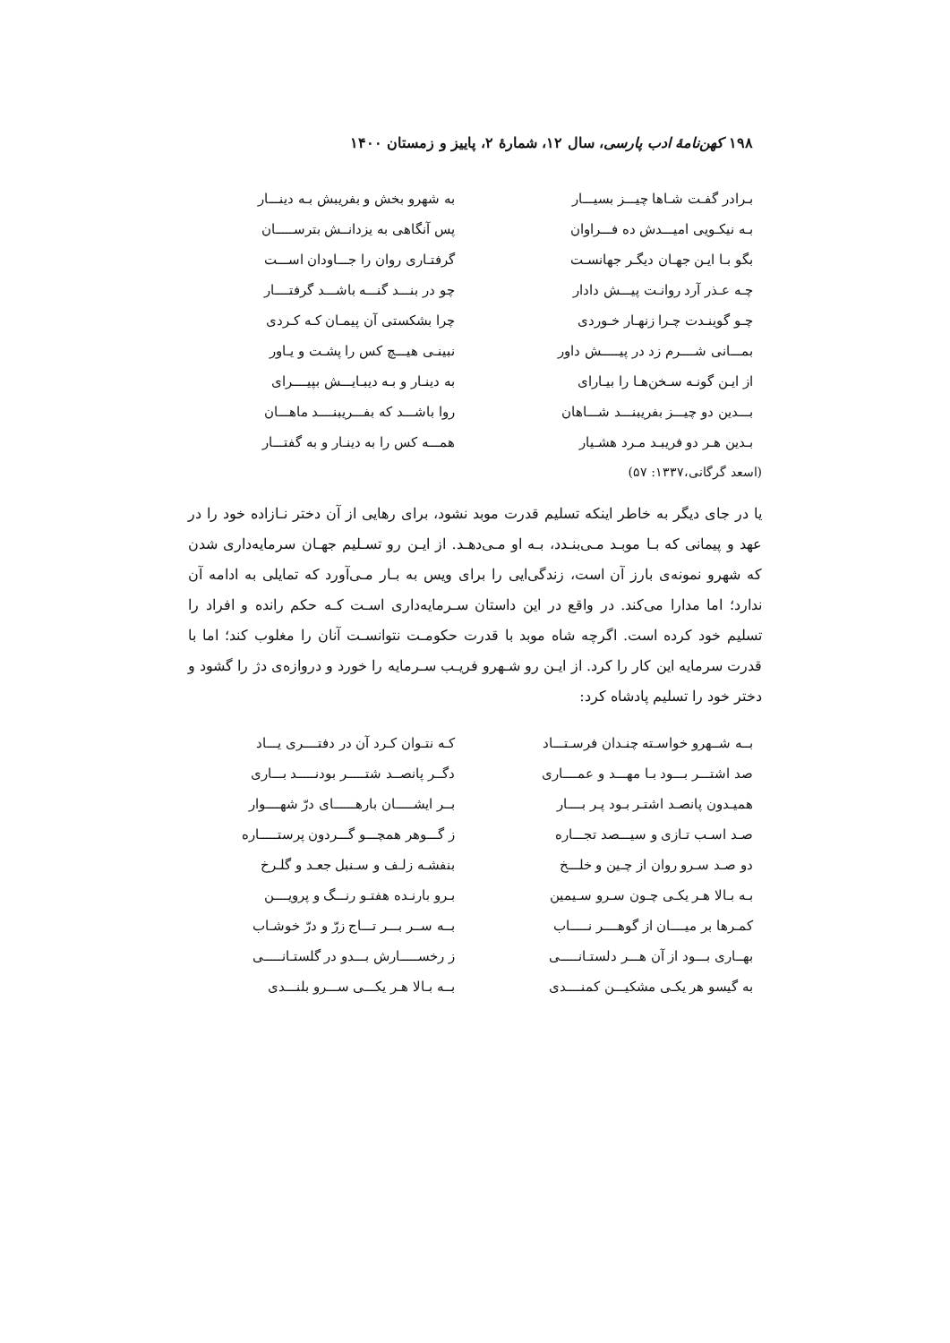۱۹۸ کهن‌نامهٔ ادب پارسی، سال ۱۲، شمارهٔ ۲، پاییز و زمستان ۱۴۰۰
| بـرادر گفـت شـاها چیـــز بسیـــار | به شهرو بخش و بفریبش بـه دینـــار |
| بـه نیکـویی امیـــدش ده فـــراوان | پس آنگاهی به یزدانــش بترســـــان |
| بگو بـا ایـن جهـان دیگـر جهانسـت | گرفتـاری روان را جـــاودان اســـت |
| چـه عـذر آرد روانـت پیـــش دادار | چو در بنـــد گنـــه باشـــد گرفتــــار |
| چـو گوینـدت چـرا زنهـار خـوردی | چرا بشکستی آن پیمـان کـه کـردی |
| بمـــانی شــــرم زد در پیـــــش داور | نبینـی هیـــچ کس را پشـت و یـاور |
| از ایـن گونـه سـخن‌هـا را بیـارای | به دینـار و بـه دیبـایـــش بپیــــرای |
| بـــدین دو چیـــز بفریبنـــد شـــاهان | روا باشـــد که بفـــریبنــــد ماهـــان |
| بـدین هـر دو فریبـد مـرد هشـیار | همـــه کس را به دینـار و به گفتـــار |
(اسعد گرگانی،۱۳۳۷: ۵۷)
یا در جای دیگر به خاطر اینکه تسلیم قدرت موبد نشود، برای رهایی از آن دختر نـازاده خود را در عهد و پیمانی که بـا موبـد مـی‌بنـدد، بـه او مـی‌دهـد. از ایـن رو تسـلیم جهـان سرمایه‌داری شدن که شهرو نمونه‌ی بارز آن است، زندگی‌ایی را برای ویس به بـار مـی‌آورد که تمایلی به ادامه آن ندارد؛ اما مدارا می‌کند. در واقع در این داستان سـرمایه‌داری اسـت کـه حکم رانده و افراد را تسلیم خود کرده است. اگرچه شاه موبد با قدرت حکومـت نتوانسـت آنان را مغلوب کند؛ اما با قدرت سرمایه این کار را کرد. از ایـن رو شـهرو فریـب سـرمایه را خورد و دروازه‌ی دژ را گشود و دختر خود را تسلیم پادشاه کرد:
| بــه شــهرو خواسـته چنـدان فرسـتـــاد | کـه نتـوان کـرد آن در دفتــــری یـــاد |
| صد اشتـــر بـــود بـا مهـــد و عمــــاری | دگــر پانصــد شتـــــر بودنـــــد بـــاری |
| همیـدون پانصـد اشتـر بـود پـر بــــار | بــر ایشـــــان بارهــــــای درّ شهــــوار |
| صـد اسـب تـازی و سیـــصد تجـــاره | ز گـــوهر همچـــو گـــردون پرستـــــاره |
| دو صـد سـرو روان از چـین و خلـــخ | بنفشـه زلـف و سـنبل جعـد و گلـرخ |
| بـه بـالا هـر یکـی چـون سـرو سـیمین | بـرو بارنـده هفتـو رنـــگ و پرویــــن |
| کمـرها بر میــــان از گوهــــر نـــــاب | بــه ســر بـــر تـــاج زرّ و درّ خوشـاب |
| بهــاری بـــود از آن هـــر دلستـانـــــی | ز رخســـــارش بـــدو در گلستـانـــــی |
| به گیسو هر یکـی مشکیـــن کمنــــدی | بــه بـالا هـر یکـــی ســـرو بلنـــدی |